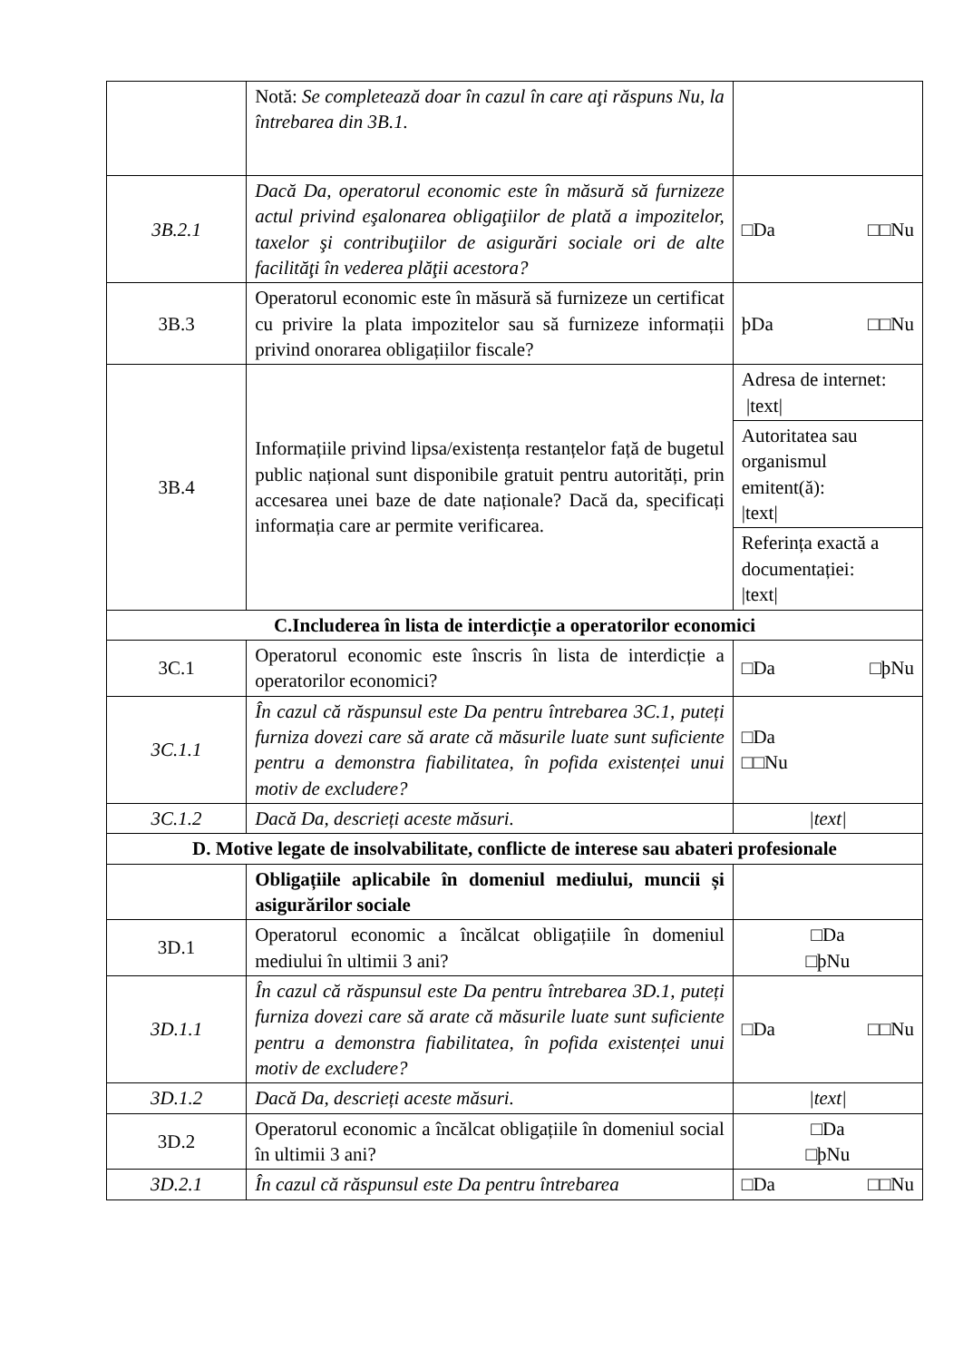| | Notă: Se completează doar în cazul în care aţi răspuns Nu, la întrebarea din 3B.1. | |
| 3B.2.1 | Dacă Da, operatorul economic este în măsură să furnizeze actul privind eşalonarea obligaţiilor de plată a impozitelor, taxelor şi contribuţiilor de asigurări sociale ori de alte facilităţi în vederea plăţii acestora? | □Da □□Nu |
| 3B.3 | Operatorul economic este în măsură să furnizeze un certificat cu privire la plata impozitelor sau să furnizeze informații privind onorarea obligațiilor fiscale? | þDa □□Nu |
| 3B.4 | Informațiile privind lipsa/existența restanțelor față de bugetul public național sunt disponibile gratuit pentru autorități, prin accesarea unei baze de date naționale? Dacă da, specificați informația care ar permite verificarea. | Adresa de internet: /text/ |
| | | Autoritatea sau organismul emitent(ă): /text/ |
| | | Referința exactă a documentației: /text/ |
| C.Includerea în lista de interdicție a operatorilor economici | | |
| 3C.1 | Operatorul economic este înscris în lista de interdicție a operatorilor economici? | □Da □þNu |
| 3C.1.1 | În cazul că răspunsul este Da pentru întrebarea 3C.1, puteți furniza dovezi care să arate că măsurile luate sunt suficiente pentru a demonstra fiabilitatea, în pofida existenței unui motiv de excludere? | □Da □□Nu |
| 3C.1.2 | Dacă Da, descrieți aceste măsuri. | /text/ |
| D. Motive legate de insolvabilitate, conflicte de interese sau abateri profesionale | | |
| | Obligațiile aplicabile în domeniul mediului, muncii și asigurărilor sociale | |
| 3D.1 | Operatorul economic a încălcat obligațiile în domeniul mediului în ultimii 3 ani? | □Da □þNu |
| 3D.1.1 | În cazul că răspunsul este Da pentru întrebarea 3D.1, puteți furniza dovezi care să arate că măsurile luate sunt suficiente pentru a demonstra fiabilitatea, în pofida existenței unui motiv de excludere? | □Da □□Nu |
| 3D.1.2 | Dacă Da, descrieți aceste măsuri. | /text/ |
| 3D.2 | Operatorul economic a încălcat obligațiile în domeniul social în ultimii 3 ani? | □Da □þNu |
| 3D.2.1 | În cazul că răspunsul este Da pentru întrebarea | □Da □□Nu |